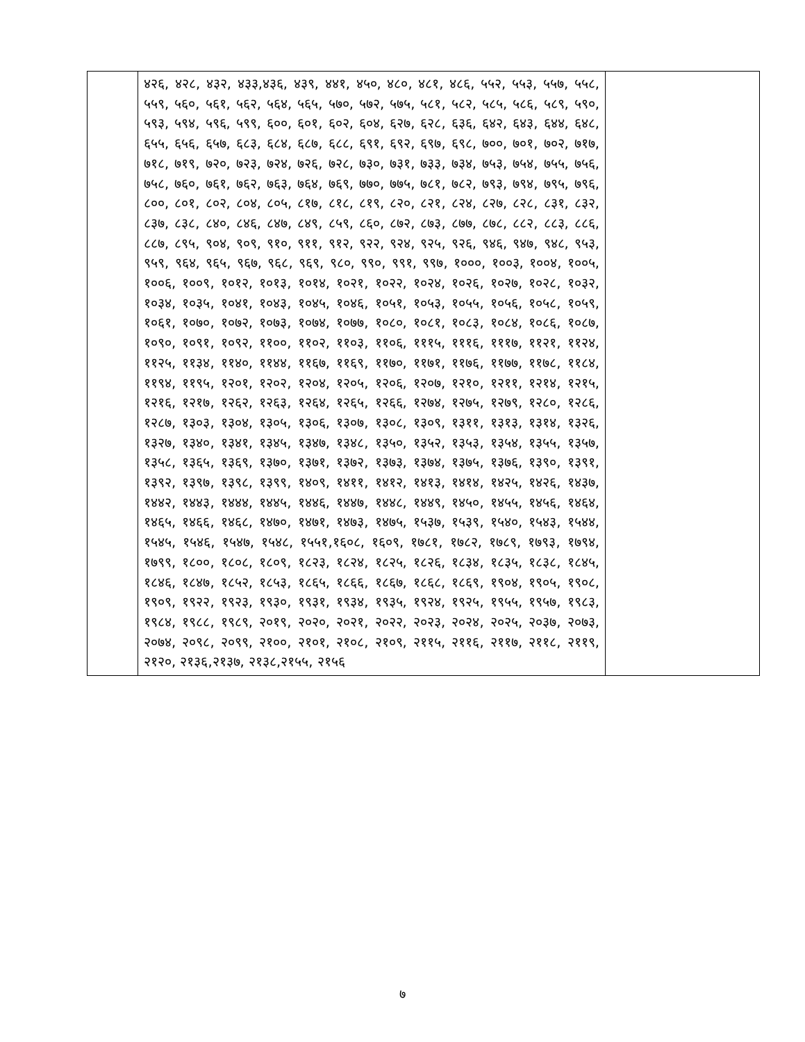| | ४२६, ४२८, ४३२, ४३३,४३६, ४३९, ४४१, ४५०, ४८०, ४८१, ४८६, ५५२, ५५३, ५५७, ५५८, ५५९, ५६०, ५६१, ५६२, ५६४, ५६५, ५७०, ५७२, ५७५, ५८१, ५८२, ५८५, ५८६, ५८९, ५९०, ५९३, ५९४, ५९६, ५९९, ६००, ६०१, ६०२, ६०४, ६२७, ६२८, ६३६, ६४२, ६४३, ६४४, ६४८, ६५५, ६५६, ६५७, ६८३, ६८४, ६८७, ६८८, ६९१, ६९२, ६९७, ६९८, ७००, ७०१, ७०२, ७१७, ७१८, ७१९, ७२०, ७२३, ७२४, ७२६, ७२८, ७३०, ७३१, ७३३, ७३४, ७५३, ७५४, ७५५, ७५६, ७५८, ७६०, ७६१, ७६२, ७६३, ७६४, ७६९, ७७०, ७७५, ७८१, ७८२, ७९३, ७९४, ७९५, ७९६, ८००, ८०१, ८०२, ८०४, ८०५, ८१७, ८१८, ८१९, ८२०, ८२१, ८२४, ८२७, ८२८, ८३१, ८३२, ८३७, ८३८, ८४०, ८४६, ८४७, ८४९, ८५९, ८६०, ८७२, ८७३, ८७७, ८७८, ८८२, ८८३, ८८६, ८८७, ८९५, ९०४, ९०९, ९१०, ९११, ९१२, ९२२, ९२४, ९२५, ९२६, ९४६, ९४७, ९४८, ९५३, ९५९, ९६४, ९६५, ९६७, ९६८, ९६९, ९८०, ९९०, ९९१, ९९७, १०००, १००३, १००४, १००५, १००६, १००९, १०१२, १०१३, १०१४, १०२१, १०२२, १०२४, १०२६, १०२७, १०२८, १०३२, १०३४, १०३५, १०४१, १०४३, १०४५, १०४६, १०५१, १०५३, १०५५, १०५६, १०५८, १०५९, १०६१, १०७०, १०७२, १०७३, १०७४, १०७७, १०८०, १०८१, १०८३, १०८४, १०८६, १०८७, १०९०, १०९१, १०९२, ११००, ११०२, ११०३, ११०६, १११५, १११६, १११७, ११२१, ११२४, ११२५, ११३४, ११४०, ११४४, ११६७, ११६९, ११७०, ११७१, ११७६, ११७७, ११७८, ११८४, ११९४, ११९५, १२०१, १२०२, १२०४, १२०५, १२०६, १२०७, १२१०, १२११, १२१४, १२१५, १२१६, १२१७, १२६२, १२६३, १२६४, १२६५, १२६६, १२७४, १२७५, १२७९, १२८०, १२८६, १२८७, १३०३, १३०४, १३०५, १३०६, १३०७, १३०८, १३०९, १३११, १३१३, १३१४, १३२६, १३२७, १३४०, १३४१, १३४५, १३४७, १३४८, १३५०, १३५२, १३५३, १३५४, १३५५, १३५७, १३५८, १३६५, १३६९, १३७०, १३७१, १३७२, १३७३, १३७४, १३७५, १३७६, १३९०, १३९१, १३९२, १३९७, १३९८, १३९९, १४०९, १४११, १४१२, १४१३, १४१४, १४२५, १४२६, १४३७, १४४२, १४४३, १४४४, १४४५, १४४६, १४४७, १४४८, १४४९, १४५०, १४५५, १४५६, १४६४, १४६५, १४६६, १४६८, १४७०, १४७१, १४७३, १४७५, १५३७, १५३९, १५४०, १५४३, १५४४, १५४५, १५४६, १५४७, १५४८, १५५१,१६०८, १६०९, १७८१, १७८२, १७८९, १७९३, १७९४, १७९९, १८००, १८०८, १८०९, १८२३, १८२४, १८२५, १८२६, १८३४, १८३५, १८३८, १८४५, १८४६, १८४७, १८५२, १८५३, १८६५, १८६६, १८६७, १८६८, १८६९, १९०४, १९०५, १९०८, १९०९, १९२२, १९२३, १९३०, १९३१, १९३४, १९३५, १९२४, १९२५, १९५५, १९५७, १९८३, १९८४, १९८८, १९८९, २०१९, २०२०, २०२१, २०२२, २०२३, २०२४, २०२५, २०३७, २०७३, २०७४, २०९८, २०९९, २१००, २१०१, २१०८, २१०९, २११५, २११६, २११७, २११८, २११९, २१२०, २१३६,२१३७, २१३८,२१५५, २१५६ | |
७